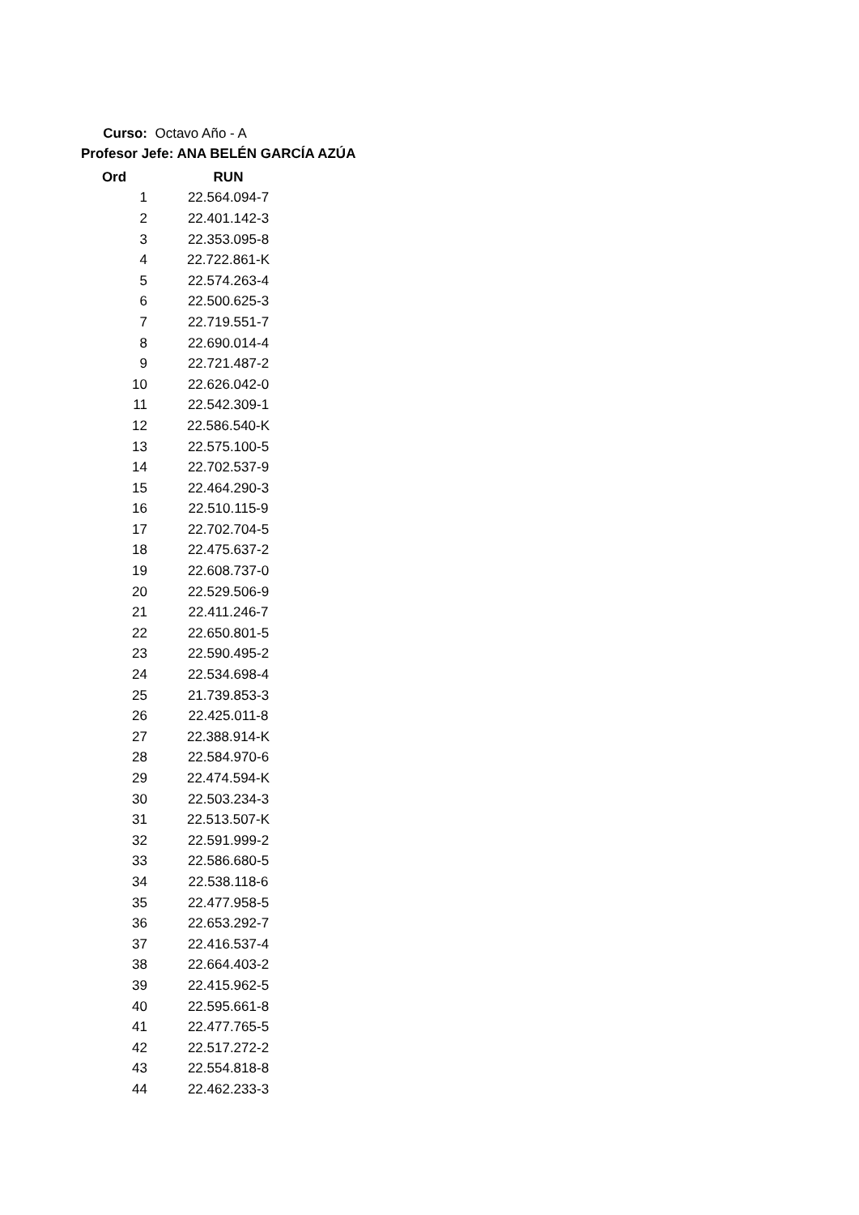Curso: Octavo Año - A
Profesor Jefe: ANA BELÉN GARCÍA AZÚA
| Ord | RUN |
| --- | --- |
| 1 | 22.564.094-7 |
| 2 | 22.401.142-3 |
| 3 | 22.353.095-8 |
| 4 | 22.722.861-K |
| 5 | 22.574.263-4 |
| 6 | 22.500.625-3 |
| 7 | 22.719.551-7 |
| 8 | 22.690.014-4 |
| 9 | 22.721.487-2 |
| 10 | 22.626.042-0 |
| 11 | 22.542.309-1 |
| 12 | 22.586.540-K |
| 13 | 22.575.100-5 |
| 14 | 22.702.537-9 |
| 15 | 22.464.290-3 |
| 16 | 22.510.115-9 |
| 17 | 22.702.704-5 |
| 18 | 22.475.637-2 |
| 19 | 22.608.737-0 |
| 20 | 22.529.506-9 |
| 21 | 22.411.246-7 |
| 22 | 22.650.801-5 |
| 23 | 22.590.495-2 |
| 24 | 22.534.698-4 |
| 25 | 21.739.853-3 |
| 26 | 22.425.011-8 |
| 27 | 22.388.914-K |
| 28 | 22.584.970-6 |
| 29 | 22.474.594-K |
| 30 | 22.503.234-3 |
| 31 | 22.513.507-K |
| 32 | 22.591.999-2 |
| 33 | 22.586.680-5 |
| 34 | 22.538.118-6 |
| 35 | 22.477.958-5 |
| 36 | 22.653.292-7 |
| 37 | 22.416.537-4 |
| 38 | 22.664.403-2 |
| 39 | 22.415.962-5 |
| 40 | 22.595.661-8 |
| 41 | 22.477.765-5 |
| 42 | 22.517.272-2 |
| 43 | 22.554.818-8 |
| 44 | 22.462.233-3 |